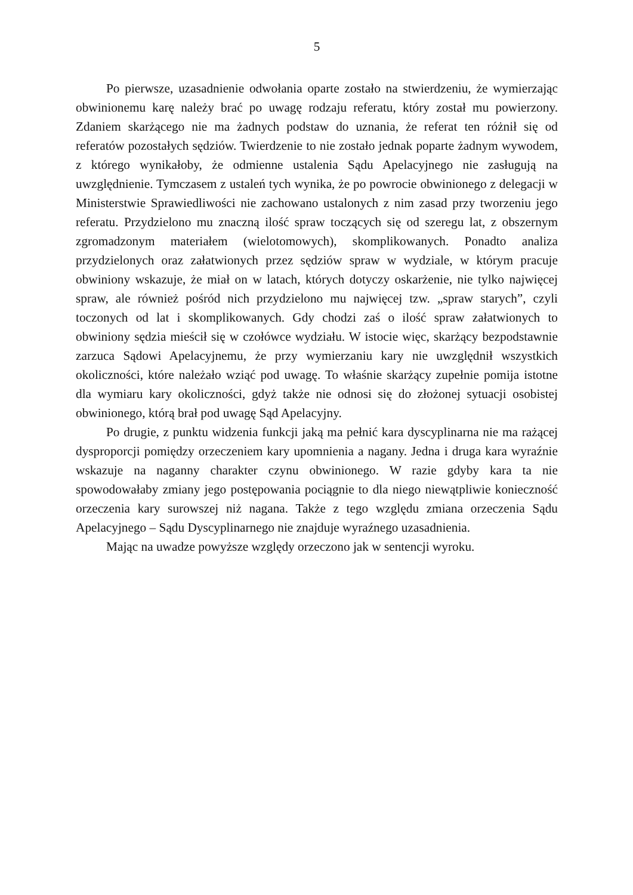5
Po pierwsze, uzasadnienie odwołania oparte zostało na stwierdzeniu, że wymierzając obwinionemu karę należy brać po uwagę rodzaju referatu, który został mu powierzony. Zdaniem skarżącego nie ma żadnych podstaw do uznania, że referat ten różnił się od referatów pozostałych sędziów. Twierdzenie to nie zostało jednak poparte żadnym wywodem, z którego wynikałoby, że odmienne ustalenia Sądu Apelacyjnego nie zasługują na uwzględnienie. Tymczasem z ustaleń tych wynika, że po powrocie obwinionego z delegacji w Ministerstwie Sprawiedliwości nie zachowano ustalonych z nim zasad przy tworzeniu jego referatu. Przydzielono mu znaczną ilość spraw toczących się od szeregu lat, z obszernym zgromadzonym materiałem (wielotomowych), skomplikowanych. Ponadto analiza przydzielonych oraz załatwionych przez sędziów spraw w wydziale, w którym pracuje obwiniony wskazuje, że miał on w latach, których dotyczy oskarżenie, nie tylko najwięcej spraw, ale również pośród nich przydzielono mu najwięcej tzw. „spraw starych”, czyli toczonych od lat i skomplikowanych. Gdy chodzi zaś o ilość spraw załatwionych to obwiniony sędzia mieścił się w czołówce wydziału. W istocie więc, skarżący bezpodstawnie zarzuca Sądowi Apelacyjnemu, że przy wymierzaniu kary nie uwzględnił wszystkich okoliczności, które należało wziąć pod uwagę. To właśnie skarżący zupełnie pomija istotne dla wymiaru kary okoliczności, gdyż także nie odnosi się do złożonej sytuacji osobistej obwinionego, którą brał pod uwagę Sąd Apelacyjny.
Po drugie, z punktu widzenia funkcji jaką ma pełnić kara dyscyplinarna nie ma rażącej dysproporcji pomiędzy orzeczeniem kary upomnienia a nagany. Jedna i druga kara wyraźnie wskazuje na naganny charakter czynu obwinionego. W razie gdyby kara ta nie spowodowałaby zmiany jego postępowania pociągnie to dla niego niewątpliwie konieczność orzeczenia kary surowszej niż nagana. Także z tego względu zmiana orzeczenia Sądu Apelacyjnego – Sądu Dyscyplinarnego nie znajduje wyraźnego uzasadnienia.
Mając na uwadze powyższe względy orzeczono jak w sentencji wyroku.